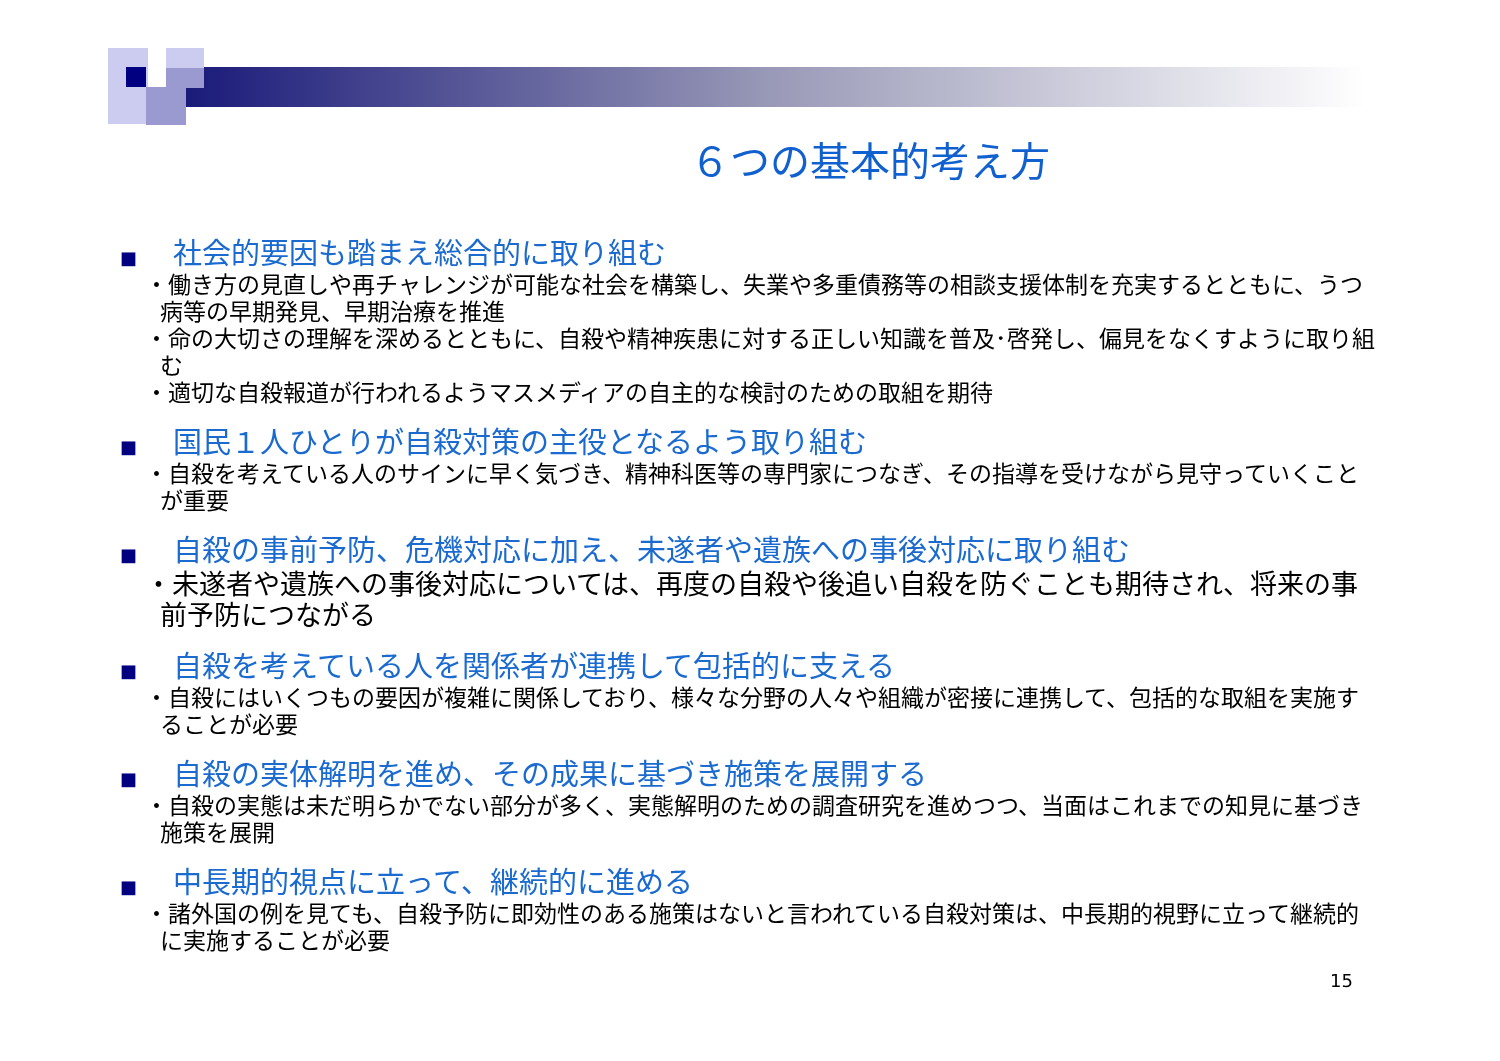６つの基本的考え方
■ 社会的要因も踏まえ総合的に取り組む
・働き方の見直しや再チャレンジが可能な社会を構築し、失業や多重債務等の相談支援体制を充実するとともに、うつ病等の早期発見、早期治療を推進
・命の大切さの理解を深めるとともに、自殺や精神疾患に対する正しい知識を普及･啓発し、偏見をなくすように取り組む
・適切な自殺報道が行われるようマスメディアの自主的な検討のための取組を期待
■ 国民１人ひとりが自殺対策の主役となるよう取り組む
・自殺を考えている人のサインに早く気づき、精神科医等の専門家につなぎ、その指導を受けながら見守っていくことが重要
■ 自殺の事前予防、危機対応に加え、未遂者や遺族への事後対応に取り組む
・未遂者や遺族への事後対応については、再度の自殺や後追い自殺を防ぐことも期待され、将来の事前予防につながる
■ 自殺を考えている人を関係者が連携して包括的に支える
・自殺にはいくつもの要因が複雑に関係しており、様々な分野の人々や組織が密接に連携して、包括的な取組を実施することが必要
■ 自殺の実体解明を進め、その成果に基づき施策を展開する
・自殺の実態は未だ明らかでない部分が多く、実態解明のための調査研究を進めつつ、当面はこれまでの知見に基づき施策を展開
■ 中長期的視点に立って、継続的に進める
・諸外国の例を見ても、自殺予防に即効性のある施策はないと言われている自殺対策は、中長期的視野に立って継続的に実施することが必要
15